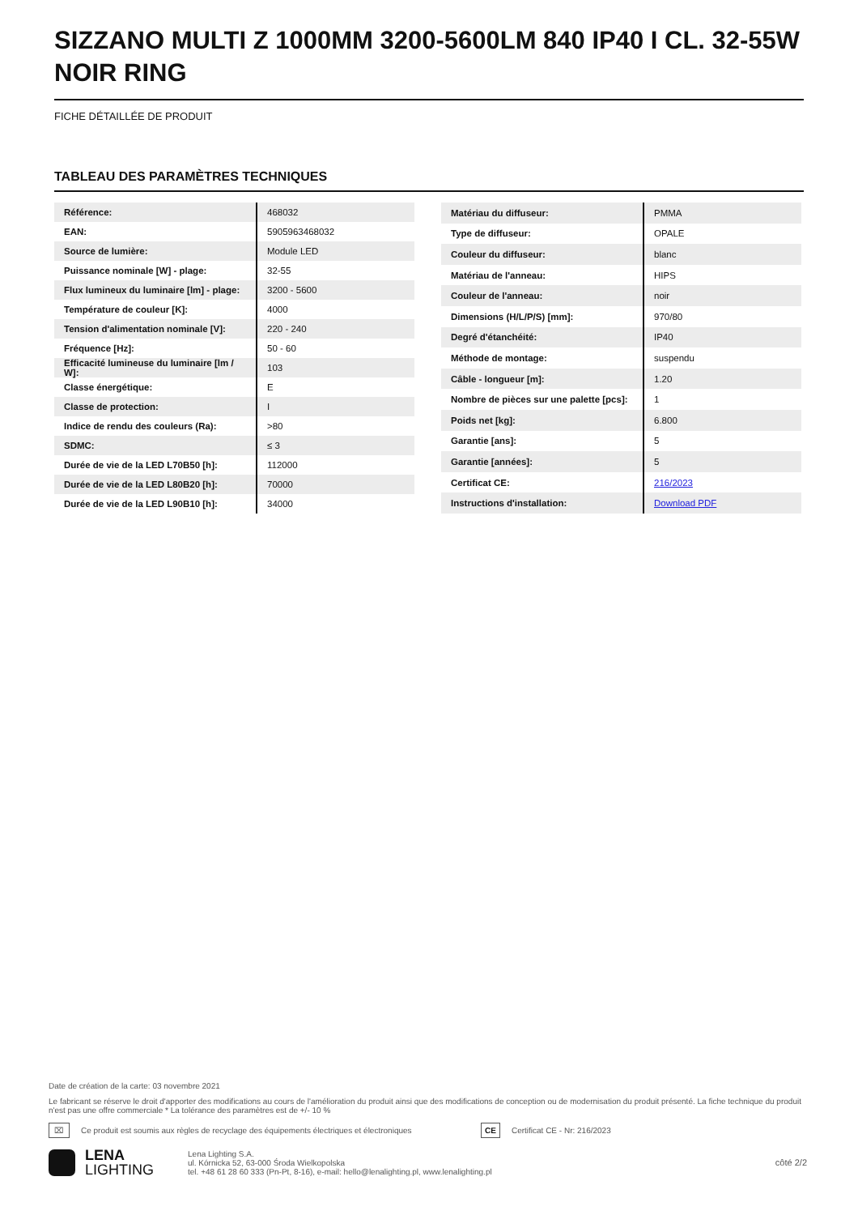SIZZANO MULTI Z 1000MM 3200-5600LM 840 IP40 I CL. 32-55W NOIR RING
FICHE DÉTAILLÉE DE PRODUIT
TABLEAU DES PARAMÈTRES TECHNIQUES
| Référence: | 468032 |
| EAN: | 5905963468032 |
| Source de lumière: | Module LED |
| Puissance nominale [W] - plage: | 32-55 |
| Flux lumineux du luminaire [lm] - plage: | 3200 - 5600 |
| Température de couleur [K]: | 4000 |
| Tension d'alimentation nominale [V]: | 220 - 240 |
| Fréquence [Hz]: | 50 - 60 |
| Efficacité lumineuse du luminaire [lm / W]: | 103 |
| Classe énergétique: | E |
| Classe de protection: | I |
| Indice de rendu des couleurs (Ra): | >80 |
| SDMC: | ≤ 3 |
| Durée de vie de la LED L70B50 [h]: | 112000 |
| Durée de vie de la LED L80B20 [h]: | 70000 |
| Durée de vie de la LED L90B10 [h]: | 34000 |
| Matériau du diffuseur: | PMMA |
| Type de diffuseur: | OPALE |
| Couleur du diffuseur: | blanc |
| Matériau de l'anneau: | HIPS |
| Couleur de l'anneau: | noir |
| Dimensions (H/L/P/S) [mm]: | 970/80 |
| Degré d'étanchéité: | IP40 |
| Méthode de montage: | suspendu |
| Câble - longueur [m]: | 1.20 |
| Nombre de pièces sur une palette [pcs]: | 1 |
| Poids net [kg]: | 6.800 |
| Garantie [ans]: | 5 |
| Garantie [années]: | 5 |
| Certificat CE: | 216/2023 |
| Instructions d'installation: | Download PDF |
Date de création de la carte: 03 novembre 2021
Le fabricant se réserve le droit d'apporter des modifications au cours de l'amélioration du produit ainsi que des modifications de conception ou de modernisation du produit présenté. La fiche technique du produit n'est pas une offre commerciale * La tolérance des paramètres est de +/- 10 %
⌧ Ce produit est soumis aux règles de recyclage des équipements électriques et électroniques CE Certificat CE - Nr: 216/2023
LENA
LIGHTING
Lena Lighting S.A.
ul. Kórnicka 52, 63-000 Środa Wielkopolska
tel. +48 61 28 60 333 (Pn-Pt, 8-16), e-mail: hello@lenalighting.pl, www.lenalighting.pl
côté 2/2